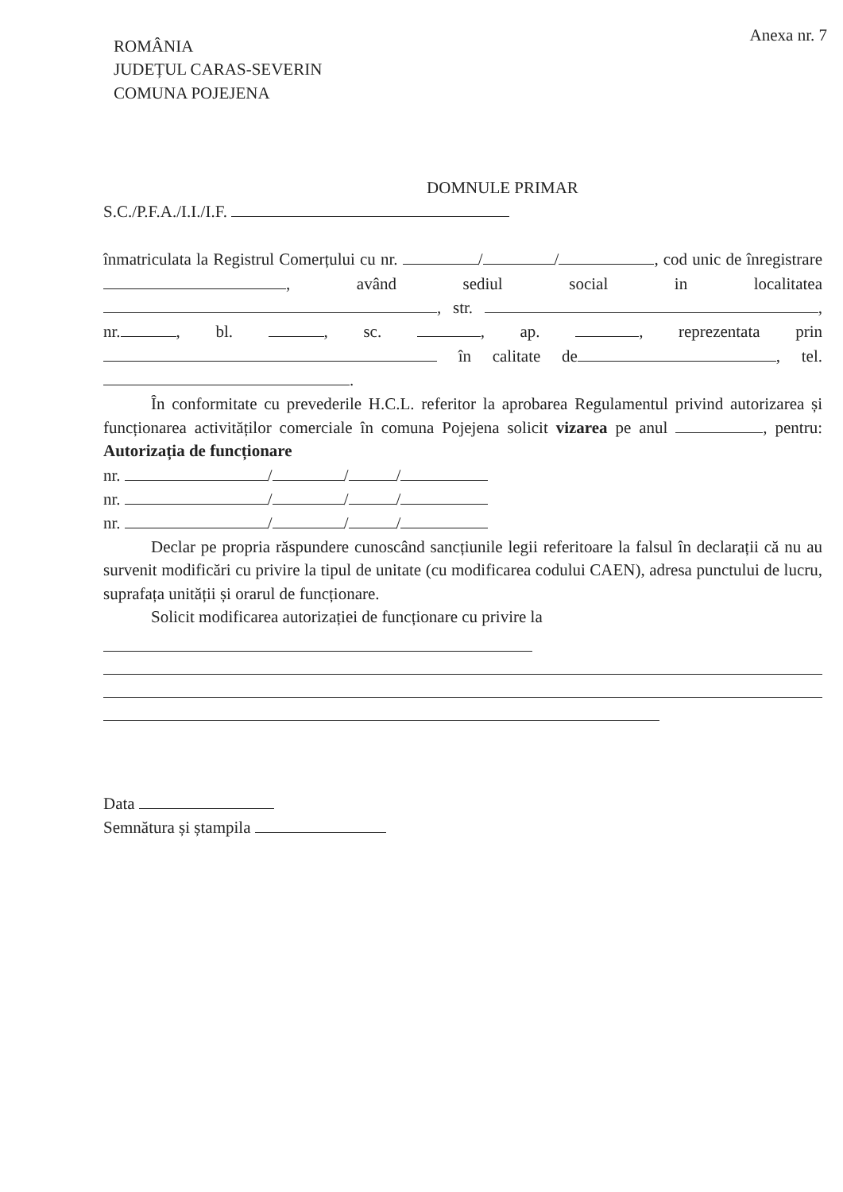Anexa nr. 7
ROMÂNIA
JUDEȚUL CARAS-SEVERIN
COMUNA POJEJENA
DOMNULE PRIMAR
S.C./P.F.A./I.I./I.F.
înmatriculata la Registrul Comerțului cu nr. / / , cod unic de înregistrare , având sediul social in localitatea , str. , nr. , bl. , sc. , ap. , reprezentata prin în calitate de , tel. .
În conformitate cu prevederile H.C.L. referitor la aprobarea Regulamentul privind autorizarea și funcționarea activităților comerciale în comuna Pojejena solicit vizarea pe anul , pentru: Autorizația de funcționare
nr. / / /
nr. / / /
nr. / / /
Declar pe propria răspundere cunoscând sancțiunile legii referitoare la falsul în declarații că nu au survenit modificări cu privire la tipul de unitate (cu modificarea codului CAEN), adresa punctului de lucru, suprafața unității și orarul de funcționare.
Solicit modificarea autorizației de funcționare cu privire la
Data
Semnătura și ștampila